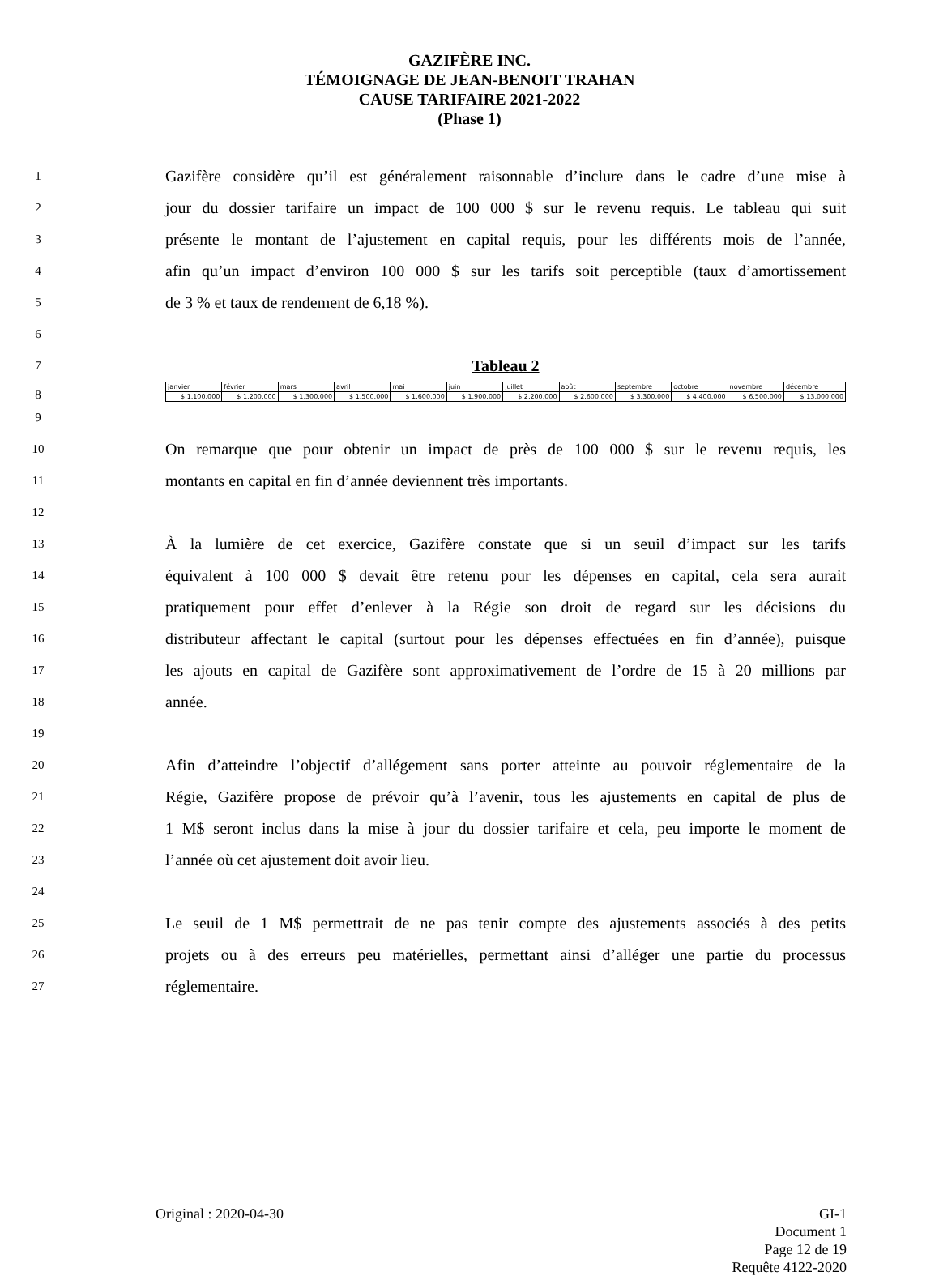GAZIFÈRE INC.
TÉMOIGNAGE DE JEAN-BENOIT TRAHAN
CAUSE TARIFAIRE 2021-2022
(Phase 1)
1 Gazifère considère qu’il est généralement raisonnable d’inclure dans le cadre d’une mise à
2 jour du dossier tarifaire un impact de 100 000 $ sur le revenu requis. Le tableau qui suit
3 présente le montant de l’ajustement en capital requis, pour les différents mois de l’année,
4 afin qu’un impact d’environ 100 000 $ sur les tarifs soit perceptible (taux d’amortissement
5 de 3 % et taux de rendement de 6,18 %).
6
7 Tableau 2
8
| janvier | février | mars | avril | mai | juin | juillet | août | septembre | octobre | novembre | décembre |
| $ 1,100,000 | $ 1,200,000 | $ 1,300,000 | $ 1,500,000 | $ 1,600,000 | $ 1,900,000 | $ 2,200,000 | $ 2,600,000 | $ 3,300,000 | $ 4,400,000 | $ 6,500,000 | $ 13,000,000 |
9
10 On remarque que pour obtenir un impact de près de 100 000 $ sur le revenu requis, les
11 montants en capital en fin d’année deviennent très importants.
12
13 À la lumière de cet exercice, Gazifère constate que si un seuil d’impact sur les tarifs
14 équivalent à 100 000 $ devait être retenu pour les dépenses en capital, cela sera aurait
15 pratiquement pour effet d’enlever à la Régie son droit de regard sur les décisions du
16 distributeur affectant le capital (surtout pour les dépenses effectuées en fin d’année), puisque
17 les ajouts en capital de Gazifère sont approximativement de l’ordre de 15 à 20 millions par
18 année.
19
20 Afin d’atteindre l’objectif d’allégement sans porter atteinte au pouvoir réglementaire de la
21 Régie, Gazifère propose de prévoir qu’à l’avenir, tous les ajustements en capital de plus de
22 1 M$ seront inclus dans la mise à jour du dossier tarifaire et cela, peu importe le moment de
23 l’année où cet ajustement doit avoir lieu.
24
25 Le seuil de 1 M$ permettrait de ne pas tenir compte des ajustements associés à des petits
26 projets ou à des erreurs peu matérielles, permettant ainsi d’alléger une partie du processus
27 réglementaire.
Original : 2020-04-30 GI-1
Document 1
Page 12 de 19
Requête 4122-2020